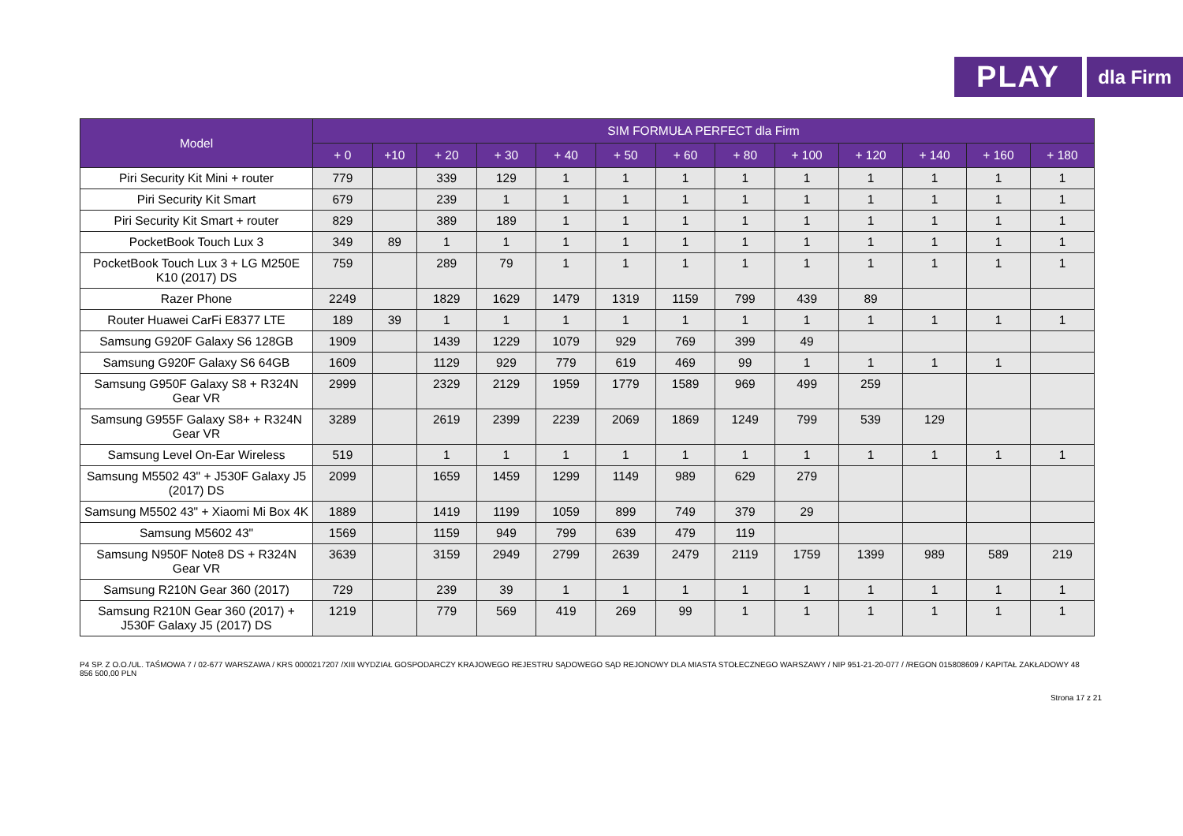PLAY
dla Firm
| Model | SIM FORMUŁA PERFECT dla Firm | | | | | | | | | | | | |
| --- | --- | --- | --- | --- | --- | --- | --- | --- | --- | --- | --- | --- | --- |
| | + 0 | +10 | + 20 | + 30 | + 40 | + 50 | + 60 | + 80 | + 100 | + 120 | + 140 | + 160 | + 180 |
| Piri Security Kit Mini + router | 779 | | 339 | 129 | 1 | 1 | 1 | 1 | 1 | 1 | 1 | 1 | 1 |
| Piri Security Kit Smart | 679 | | 239 | 1 | 1 | 1 | 1 | 1 | 1 | 1 | 1 | 1 | 1 |
| Piri Security Kit Smart + router | 829 | | 389 | 189 | 1 | 1 | 1 | 1 | 1 | 1 | 1 | 1 | 1 |
| PocketBook Touch Lux 3 | 349 | 89 | 1 | 1 | 1 | 1 | 1 | 1 | 1 | 1 | 1 | 1 | 1 |
| PocketBook Touch Lux 3 + LG M250E K10 (2017) DS | 759 | | 289 | 79 | 1 | 1 | 1 | 1 | 1 | 1 | 1 | 1 | 1 |
| Razer Phone | 2249 | | 1829 | 1629 | 1479 | 1319 | 1159 | 799 | 439 | 89 | | | |
| Router Huawei CarFi E8377 LTE | 189 | 39 | 1 | 1 | 1 | 1 | 1 | 1 | 1 | 1 | 1 | 1 | 1 |
| Samsung G920F Galaxy S6 128GB | 1909 | | 1439 | 1229 | 1079 | 929 | 769 | 399 | 49 | | | | |
| Samsung G920F Galaxy S6 64GB | 1609 | | 1129 | 929 | 779 | 619 | 469 | 99 | 1 | 1 | 1 | 1 | |
| Samsung G950F Galaxy S8 + R324N Gear VR | 2999 | | 2329 | 2129 | 1959 | 1779 | 1589 | 969 | 499 | 259 | | | |
| Samsung G955F Galaxy S8+ + R324N Gear VR | 3289 | | 2619 | 2399 | 2239 | 2069 | 1869 | 1249 | 799 | 539 | 129 | | |
| Samsung Level On-Ear Wireless | 519 | | 1 | 1 | 1 | 1 | 1 | 1 | 1 | 1 | 1 | 1 | 1 |
| Samsung M5502 43" + J530F Galaxy J5 (2017) DS | 2099 | | 1659 | 1459 | 1299 | 1149 | 989 | 629 | 279 | | | | |
| Samsung M5502 43" + Xiaomi Mi Box 4K | 1889 | | 1419 | 1199 | 1059 | 899 | 749 | 379 | 29 | | | | |
| Samsung M5602 43" | 1569 | | 1159 | 949 | 799 | 639 | 479 | 119 | | | | | |
| Samsung N950F Note8 DS + R324N Gear VR | 3639 | | 3159 | 2949 | 2799 | 2639 | 2479 | 2119 | 1759 | 1399 | 989 | 589 | 219 |
| Samsung R210N Gear 360 (2017) | 729 | | 239 | 39 | 1 | 1 | 1 | 1 | 1 | 1 | 1 | 1 | 1 |
| Samsung R210N Gear 360 (2017) + J530F Galaxy J5 (2017) DS | 1219 | | 779 | 569 | 419 | 269 | 99 | 1 | 1 | 1 | 1 | 1 | 1 |
P4 SP. Z O.O./UL. TAŚMOWA 7 / 02-677 WARSZAWA / KRS 0000217207 /XIII WYDZIAŁ GOSPODARCZY KRAJOWEGO REJESTRU SĄDOWEGO SĄD REJONOWY DLA MIASTA STOŁECZNEGO WARSZAWY / NIP 951-21-20-077 / /REGON 015808609 / KAPITAŁ ZAKŁADOWY 48 856 500,00 PLN
Strona 17 z 21